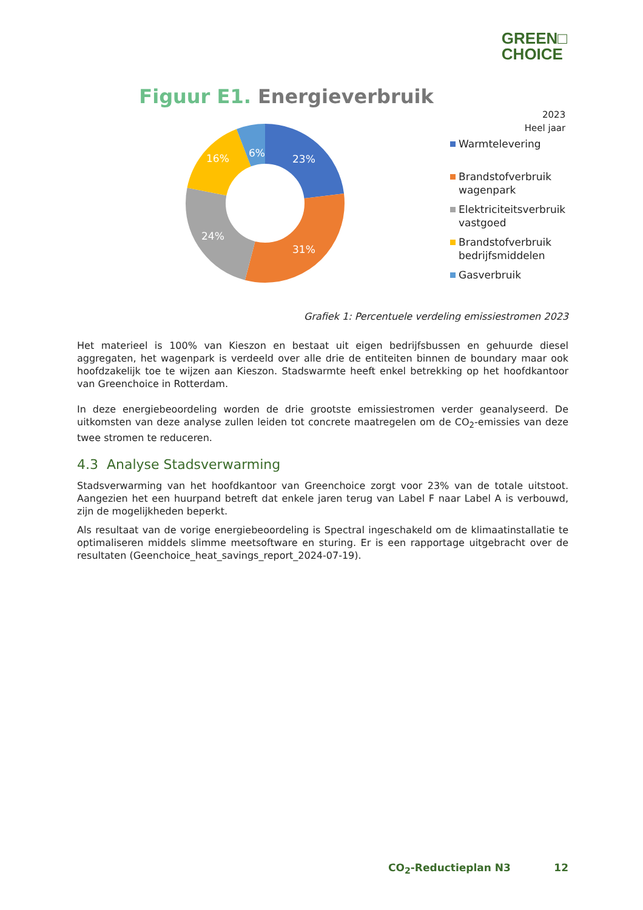GREEN□
CHOICE
Figuur E1. Energieverbruik
23%
31%
24%
16%
6%
2023
Heel jaar
Warmtelevering
Brandstofverbruik
wagenpark
Elektriciteitsverbruik
vastgoed
Brandstofverbruik
bedrijfsmiddelen
Gasverbruik
Grafiek 1: Percentuele verdeling emissiestromen 2023
Het materieel is 100% van Kieszon en bestaat uit eigen bedrijfsbussen en gehuurde diesel aggregaten, het wagenpark is verdeeld over alle drie de entiteiten binnen de boundary maar ook hoofdzakelijk toe te wijzen aan Kieszon. Stadswarmte heeft enkel betrekking op het hoofdkantoor van Greenchoice in Rotterdam.
In deze energiebeoordeling worden de drie grootste emissiestromen verder geanalyseerd. De uitkomsten van deze analyse zullen leiden tot concrete maatregelen om de CO<sub>2</sub>-emissies van deze twee stromen te reduceren.
4.3 Analyse Stadsverwarming
Stadsverwarming van het hoofdkantoor van Greenchoice zorgt voor 23% van de totale uitstoot. Aangezien het een huurpand betreft dat enkele jaren terug van Label F naar Label A is verbouwd, zijn de mogelijkheden beperkt.
Als resultaat van de vorige energiebeoordeling is Spectral ingeschakeld om de klimaatinstallatie te optimaliseren middels slimme meetsoftware en sturing. Er is een rapportage uitgebracht over de resultaten (Geenchoice_heat_savings_report_2024-07-19).
CO<sub>2</sub>-Reductieplan N3 12